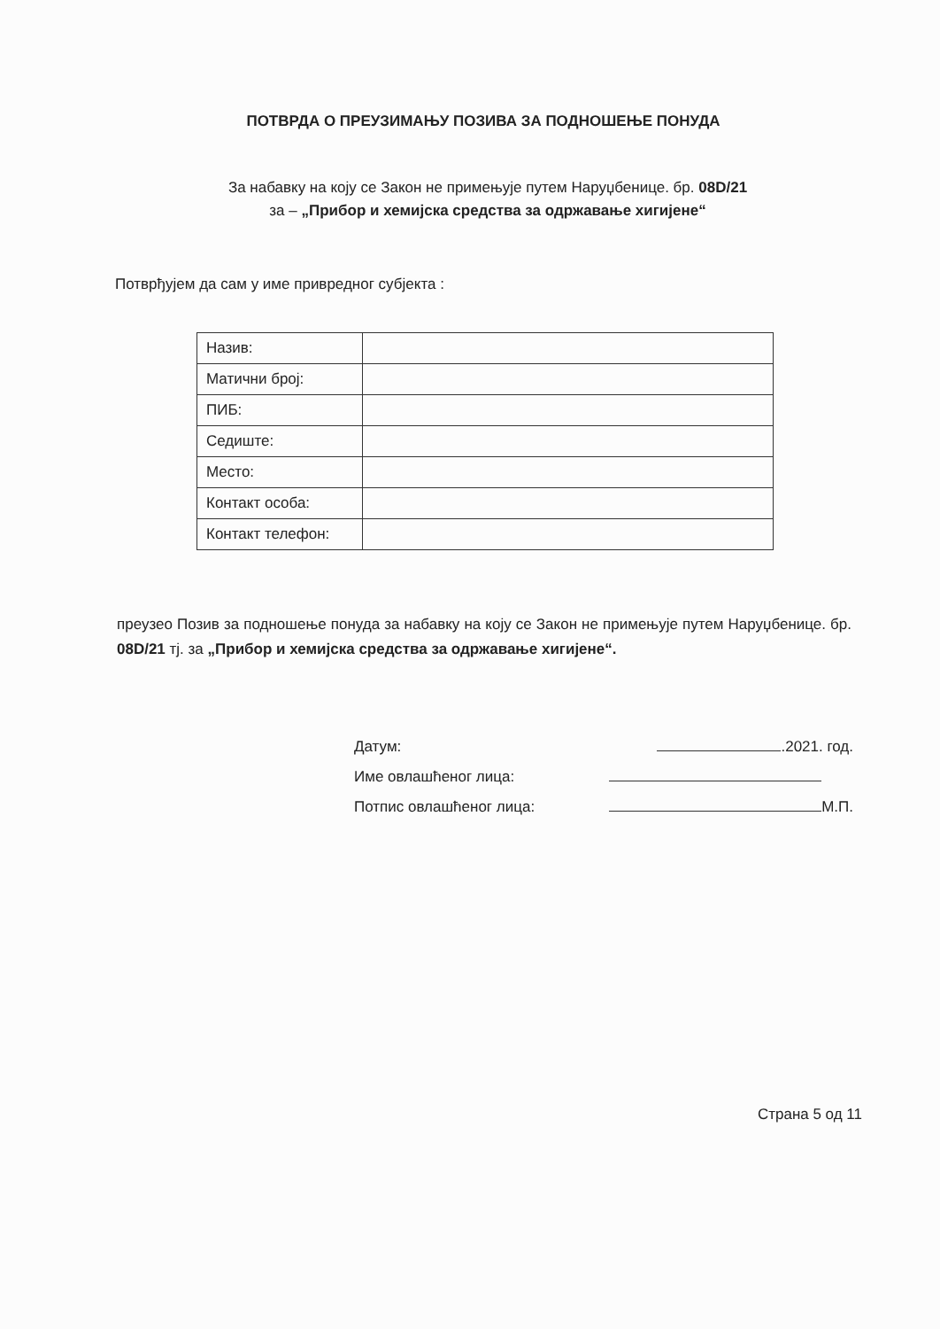ПОТВРДА О ПРЕУЗИМАЊУ ПОЗИВА ЗА ПОДНОШЕЊЕ ПОНУДА
За набавку на коју се Закон не примењује путем Наруџбенице. бр. 08D/21
за – „Прибор и хемијска средства за одржавање хигијене“
Потврђујем да сам у име привредног субјекта :
| Назив: | |
| Матични број: | |
| ПИБ: | |
| Седиште: | |
| Место: | |
| Контакт особа: | |
| Контакт телефон: | |
преузео Позив за подношење понуда за набавку на коју се Закон не примењује путем Наруџбенице. бр. 08D/21 тј. за „Прибор и хемијска средства за одржавање хигијене“.
Датум: .2021. год.
Име овлашћеног лица: М.П.
Потпис овлашћеног лица: М.П.
Страна 5 од 11